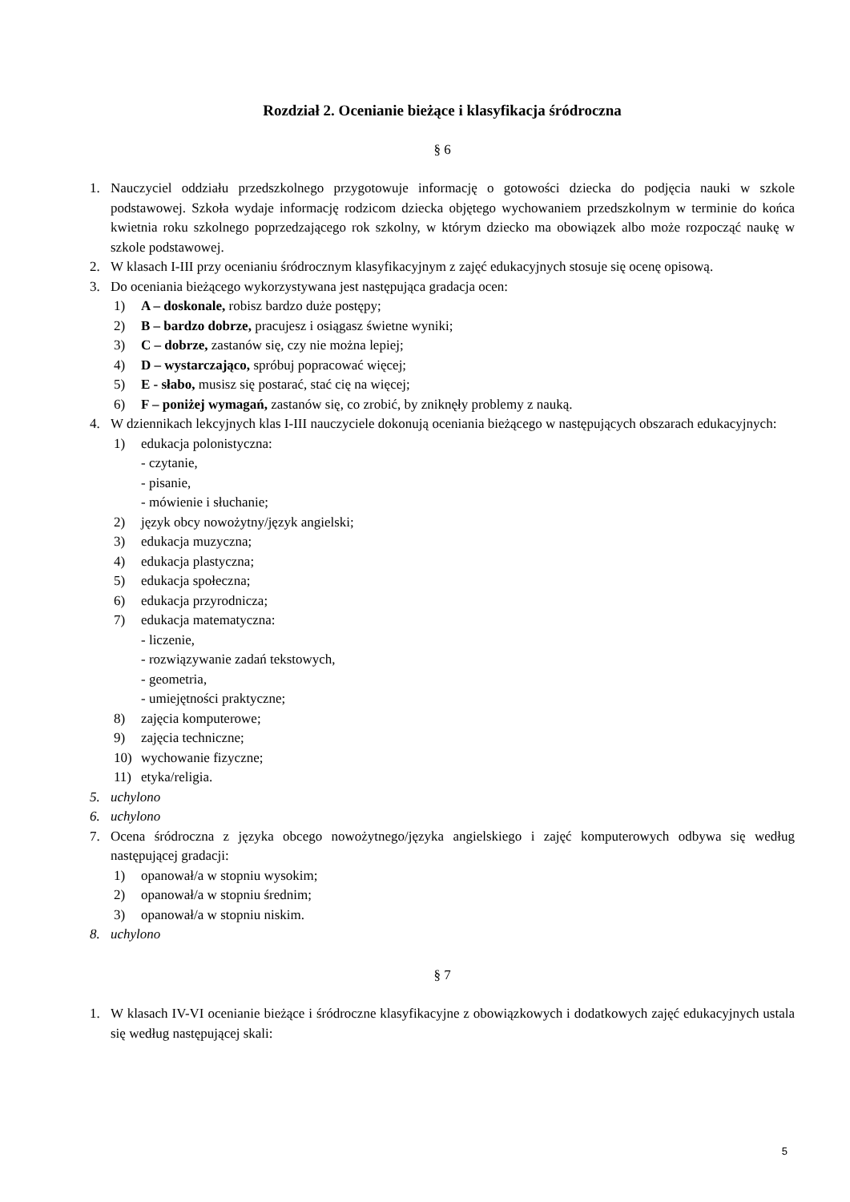Rozdział 2. Ocenianie bieżące i klasyfikacja śródroczna
§ 6
1. Nauczyciel oddziału przedszkolnego przygotowuje informację o gotowości dziecka do podjęcia nauki w szkole podstawowej. Szkoła wydaje informację rodzicom dziecka objętego wychowaniem przedszkolnym w terminie do końca kwietnia roku szkolnego poprzedzającego rok szkolny, w którym dziecko ma obowiązek albo może rozpocząć naukę w szkole podstawowej.
2. W klasach I-III przy ocenianiu śródrocznym klasyfikacyjnym z zajęć edukacyjnych stosuje się ocenę opisową.
3. Do oceniania bieżącego wykorzystywana jest następująca gradacja ocen:
1) A – doskonale, robisz bardzo duże postępy;
2) B – bardzo dobrze, pracujesz i osiągasz świetne wyniki;
3) C – dobrze, zastanów się, czy nie można lepiej;
4) D – wystarczająco, spróbuj popracować więcej;
5) E - słabo, musisz się postarać, stać cię na więcej;
6) F – poniżej wymagań, zastanów się, co zrobić, by zniknęły problemy z nauką.
4. W dziennikach lekcyjnych klas I-III nauczyciele dokonują oceniania bieżącego w następujących obszarach edukacyjnych:
1) edukacja polonistyczna:
- czytanie,
- pisanie,
- mówienie i słuchanie;
2) język obcy nowożytny/język angielski;
3) edukacja muzyczna;
4) edukacja plastyczna;
5) edukacja społeczna;
6) edukacja przyrodnicza;
7) edukacja matematyczna:
- liczenie,
- rozwiązywanie zadań tekstowych,
- geometria,
- umiejętności praktyczne;
8) zajęcia komputerowe;
9) zajęcia techniczne;
10) wychowanie fizyczne;
11) etyka/religia.
5. uchylono
6. uchylono
7. Ocena śródroczna z języka obcego nowożytnego/języka angielskiego i zajęć komputerowych odbywa się według następującej gradacji:
1) opanował/a w stopniu wysokim;
2) opanował/a w stopniu średnim;
3) opanował/a w stopniu niskim.
8. uchylono
§ 7
1. W klasach IV-VI ocenianie bieżące i śródroczne klasyfikacyjne z obowiązkowych i dodatkowych zajęć edukacyjnych ustala się według następującej skali:
5